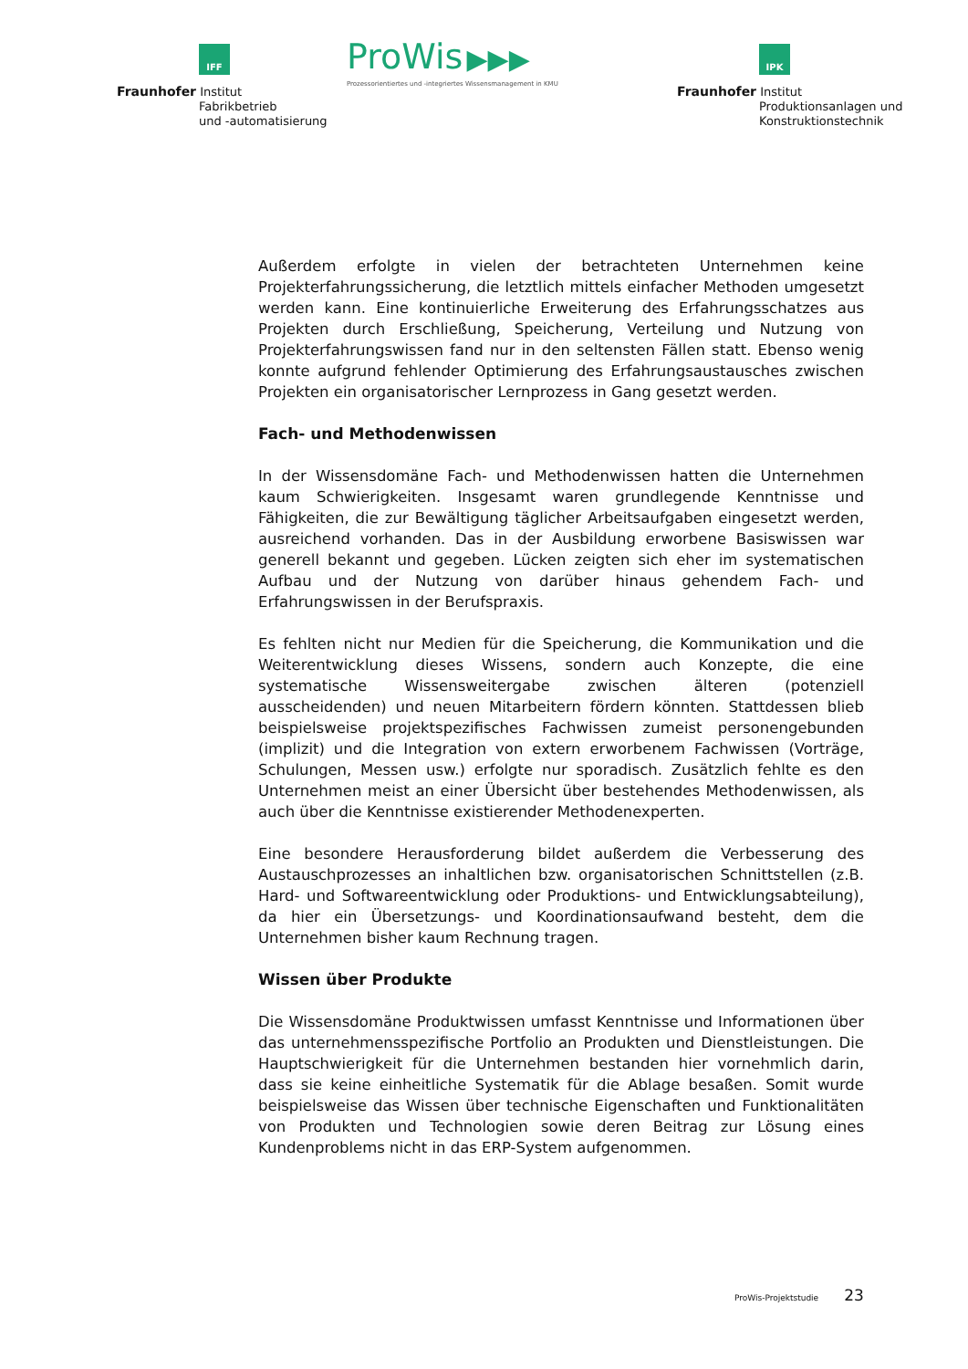IFF
Fraunhofer Institut
Fabrikbetrieb
und -automatisierung
ProWis ▶▶▶
Prozessorientiertes und -integriertes Wissensmanagement in KMU
IPK
Fraunhofer Institut
Produktionsanlagen und
Konstruktionstechnik
Außerdem erfolgte in vielen der betrachteten Unternehmen keine Projekterfahrungssicherung, die letztlich mittels einfacher Methoden umgesetzt werden kann. Eine kontinuierliche Erweiterung des Erfahrungsschatzes aus Projekten durch Erschließung, Speicherung, Verteilung und Nutzung von Projekterfahrungswissen fand nur in den seltensten Fällen statt. Ebenso wenig konnte aufgrund fehlender Optimierung des Erfahrungsaustausches zwischen Projekten ein organisatorischer Lernprozess in Gang gesetzt werden.
Fach- und Methodenwissen
In der Wissensdomäne Fach- und Methodenwissen hatten die Unternehmen kaum Schwierigkeiten. Insgesamt waren grundlegende Kenntnisse und Fähigkeiten, die zur Bewältigung täglicher Arbeitsaufgaben eingesetzt werden, ausreichend vorhanden. Das in der Ausbildung erworbene Basiswissen war generell bekannt und gegeben. Lücken zeigten sich eher im systematischen Aufbau und der Nutzung von darüber hinaus gehendem Fach- und Erfahrungswissen in der Berufspraxis.
Es fehlten nicht nur Medien für die Speicherung, die Kommunikation und die Weiterentwicklung dieses Wissens, sondern auch Konzepte, die eine systematische Wissensweitergabe zwischen älteren (potenziell ausscheidenden) und neuen Mitarbeitern fördern könnten. Stattdessen blieb beispielsweise projektspezifisches Fachwissen zumeist personengebunden (implizit) und die Integration von extern erworbenem Fachwissen (Vorträge, Schulungen, Messen usw.) erfolgte nur sporadisch. Zusätzlich fehlte es den Unternehmen meist an einer Übersicht über bestehendes Methodenwissen, als auch über die Kenntnisse existierender Methodenexperten.
Eine besondere Herausforderung bildet außerdem die Verbesserung des Austauschprozesses an inhaltlichen bzw. organisatorischen Schnittstellen (z.B. Hard- und Softwareentwicklung oder Produktions- und Entwicklungsabteilung), da hier ein Übersetzungs- und Koordinationsaufwand besteht, dem die Unternehmen bisher kaum Rechnung tragen.
Wissen über Produkte
Die Wissensdomäne Produktwissen umfasst Kenntnisse und Informationen über das unternehmensspezifische Portfolio an Produkten und Dienstleistungen. Die Hauptschwierigkeit für die Unternehmen bestanden hier vornehmlich darin, dass sie keine einheitliche Systematik für die Ablage besaßen. Somit wurde beispielsweise das Wissen über technische Eigenschaften und Funktionalitäten von Produkten und Technologien sowie deren Beitrag zur Lösung eines Kundenproblems nicht in das ERP-System aufgenommen.
ProWis-Projektstudie 23